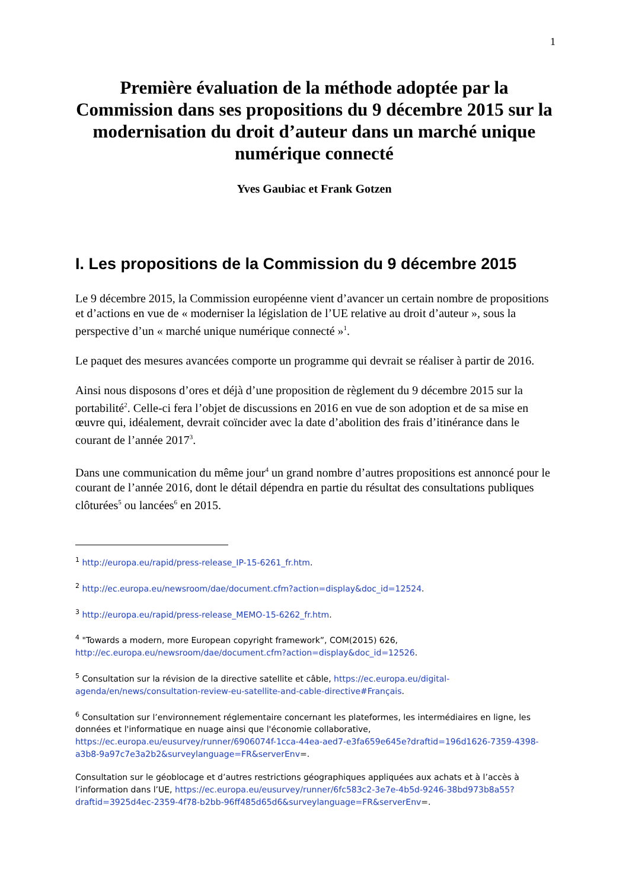1
Première évaluation de la méthode adoptée par la Commission dans ses propositions du 9 décembre 2015 sur la modernisation du droit d’auteur dans un marché unique numérique connecté
Yves Gaubiac et Frank Gotzen
I. Les propositions de la Commission du 9 décembre 2015
Le 9 décembre 2015, la Commission européenne vient d’avancer un certain nombre de propositions et d’actions en vue de « moderniser la législation de l’UE relative au droit d’auteur », sous la perspective d’un « marché unique numérique connecté »<sup>1</sup>.
Le paquet des mesures avancées comporte un programme qui devrait se réaliser à partir de 2016.
Ainsi nous disposons d’ores et déjà d’une proposition de règlement du 9 décembre 2015 sur la portabilité<sup>2</sup>. Celle-ci fera l’objet de discussions en 2016 en vue de son adoption et de sa mise en œuvre qui, idéalement, devrait coïncider avec la date d’abolition des frais d’itinérance dans le courant de l’année 2017<sup>3</sup>.
Dans une communication du même jour<sup>4</sup> un grand nombre d’autres propositions est annoncé pour le courant de l’année 2016, dont le détail dépendra en partie du résultat des consultations publiques clôturées<sup>5</sup> ou lancées<sup>6</sup> en 2015.
<sup>1</sup> http://europa.eu/rapid/press-release_IP-15-6261_fr.htm.
<sup>2</sup> http://ec.europa.eu/newsroom/dae/document.cfm?action=display&doc_id=12524.
<sup>3</sup> http://europa.eu/rapid/press-release_MEMO-15-6262_fr.htm.
<sup>4</sup> "Towards a modern, more European copyright framework”, COM(2015) 626, http://ec.europa.eu/newsroom/dae/document.cfm?action=display&doc_id=12526.
<sup>5</sup> Consultation sur la révision de la directive satellite et câble, https://ec.europa.eu/digital-agenda/en/news/consultation-review-eu-satellite-and-cable-directive#Français.
<sup>6</sup> Consultation sur l’environnement réglementaire concernant les plateformes, les intermédiaires en ligne, les données et l'informatique en nuage ainsi que l'économie collaborative, https://ec.europa.eu/eusurvey/runner/6906074f-1cca-44ea-aed7-e3fa659e645e?draftid=196d1626-7359-4398-a3b8-9a97c7e3a2b2&surveylanguage=FR&serverEnv=.
Consultation sur le géoblocage et d’autres restrictions géographiques appliquées aux achats et à l’accès à l’information dans l’UE, https://ec.europa.eu/eusurvey/runner/6fc583c2-3e7e-4b5d-9246-38bd973b8a55?draftid=3925d4ec-2359-4f78-b2bb-96ff485d65d6&surveylanguage=FR&serverEnv=.